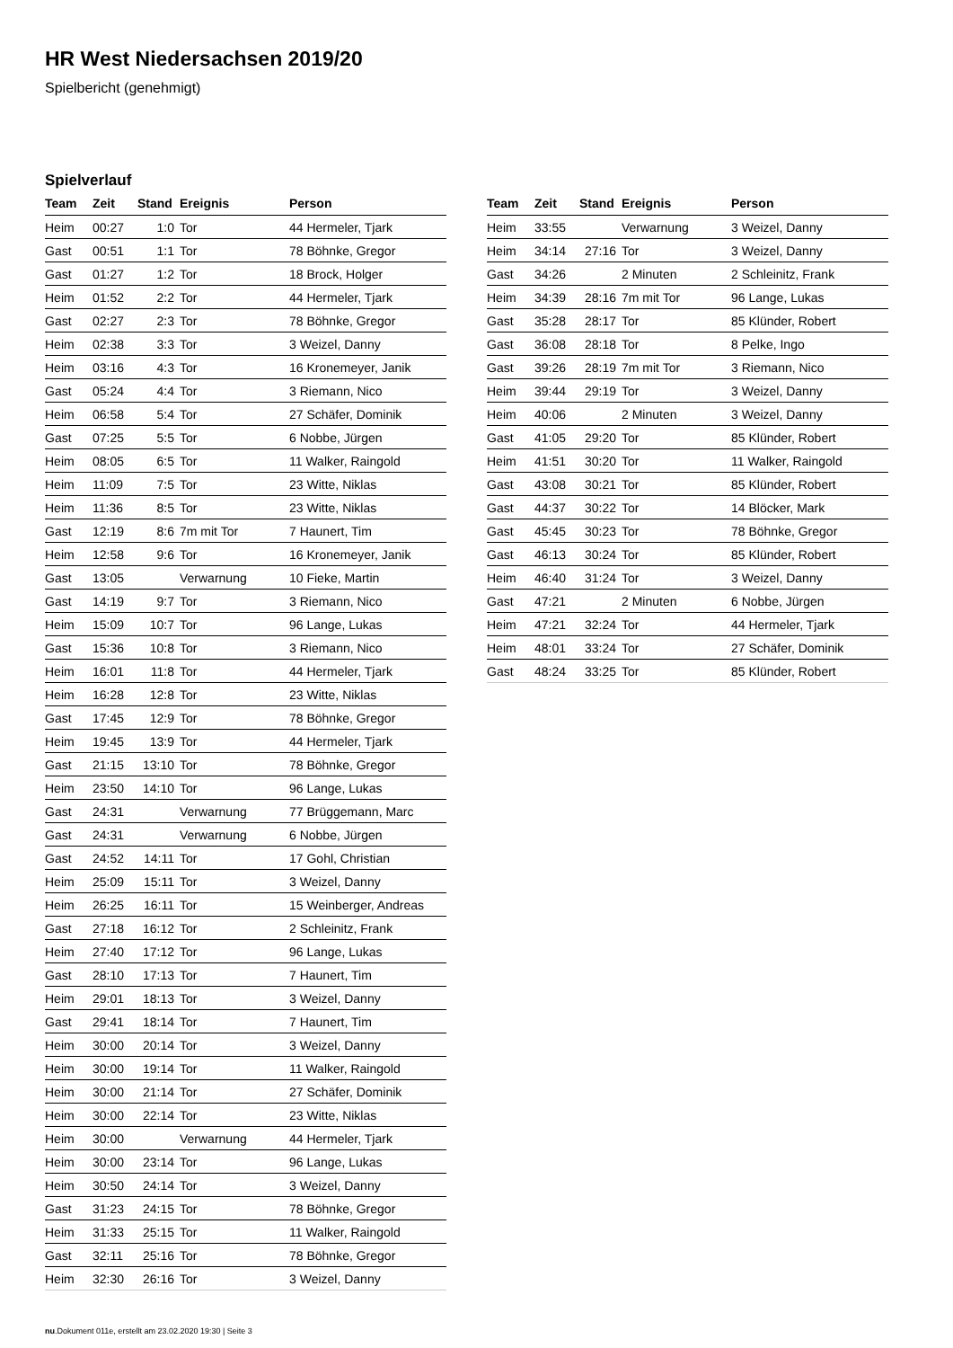HR West Niedersachsen 2019/20
Spielbericht (genehmigt)
Spielverlauf
| Team | Zeit | Stand | Ereignis | Person |
| --- | --- | --- | --- | --- |
| Heim | 00:27 | 1:0 | Tor | 44 Hermeler, Tjark |
| Gast | 00:51 | 1:1 | Tor | 78 Böhnke, Gregor |
| Gast | 01:27 | 1:2 | Tor | 18 Brock, Holger |
| Heim | 01:52 | 2:2 | Tor | 44 Hermeler, Tjark |
| Gast | 02:27 | 2:3 | Tor | 78 Böhnke, Gregor |
| Heim | 02:38 | 3:3 | Tor | 3 Weizel, Danny |
| Heim | 03:16 | 4:3 | Tor | 16 Kronemeyer, Janik |
| Gast | 05:24 | 4:4 | Tor | 3 Riemann, Nico |
| Heim | 06:58 | 5:4 | Tor | 27 Schäfer, Dominik |
| Gast | 07:25 | 5:5 | Tor | 6 Nobbe, Jürgen |
| Heim | 08:05 | 6:5 | Tor | 11 Walker, Raingold |
| Heim | 11:09 | 7:5 | Tor | 23 Witte, Niklas |
| Heim | 11:36 | 8:5 | Tor | 23 Witte, Niklas |
| Gast | 12:19 | 8:6 | 7m mit Tor | 7 Haunert, Tim |
| Heim | 12:58 | 9:6 | Tor | 16 Kronemeyer, Janik |
| Gast | 13:05 | | Verwarnung | 10 Fieke, Martin |
| Gast | 14:19 | 9:7 | Tor | 3 Riemann, Nico |
| Heim | 15:09 | 10:7 | Tor | 96 Lange, Lukas |
| Gast | 15:36 | 10:8 | Tor | 3 Riemann, Nico |
| Heim | 16:01 | 11:8 | Tor | 44 Hermeler, Tjark |
| Heim | 16:28 | 12:8 | Tor | 23 Witte, Niklas |
| Gast | 17:45 | 12:9 | Tor | 78 Böhnke, Gregor |
| Heim | 19:45 | 13:9 | Tor | 44 Hermeler, Tjark |
| Gast | 21:15 | 13:10 | Tor | 78 Böhnke, Gregor |
| Heim | 23:50 | 14:10 | Tor | 96 Lange, Lukas |
| Gast | 24:31 | | Verwarnung | 77 Brüggemann, Marc |
| Gast | 24:31 | | Verwarnung | 6 Nobbe, Jürgen |
| Gast | 24:52 | 14:11 | Tor | 17 Gohl, Christian |
| Heim | 25:09 | 15:11 | Tor | 3 Weizel, Danny |
| Heim | 26:25 | 16:11 | Tor | 15 Weinberger, Andreas |
| Gast | 27:18 | 16:12 | Tor | 2 Schleinitz, Frank |
| Heim | 27:40 | 17:12 | Tor | 96 Lange, Lukas |
| Gast | 28:10 | 17:13 | Tor | 7 Haunert, Tim |
| Heim | 29:01 | 18:13 | Tor | 3 Weizel, Danny |
| Gast | 29:41 | 18:14 | Tor | 7 Haunert, Tim |
| Heim | 30:00 | 20:14 | Tor | 3 Weizel, Danny |
| Heim | 30:00 | 19:14 | Tor | 11 Walker, Raingold |
| Heim | 30:00 | 21:14 | Tor | 27 Schäfer, Dominik |
| Heim | 30:00 | 22:14 | Tor | 23 Witte, Niklas |
| Heim | 30:00 | | Verwarnung | 44 Hermeler, Tjark |
| Heim | 30:00 | 23:14 | Tor | 96 Lange, Lukas |
| Heim | 30:50 | 24:14 | Tor | 3 Weizel, Danny |
| Gast | 31:23 | 24:15 | Tor | 78 Böhnke, Gregor |
| Heim | 31:33 | 25:15 | Tor | 11 Walker, Raingold |
| Gast | 32:11 | 25:16 | Tor | 78 Böhnke, Gregor |
| Heim | 32:30 | 26:16 | Tor | 3 Weizel, Danny |
| Team | Zeit | Stand | Ereignis | Person |
| --- | --- | --- | --- | --- |
| Heim | 33:55 | | Verwarnung | 3 Weizel, Danny |
| Heim | 34:14 | 27:16 | Tor | 3 Weizel, Danny |
| Gast | 34:26 | | 2 Minuten | 2 Schleinitz, Frank |
| Heim | 34:39 | 28:16 | 7m mit Tor | 96 Lange, Lukas |
| Gast | 35:28 | 28:17 | Tor | 85 Klünder, Robert |
| Gast | 36:08 | 28:18 | Tor | 8 Pelke, Ingo |
| Gast | 39:26 | 28:19 | 7m mit Tor | 3 Riemann, Nico |
| Heim | 39:44 | 29:19 | Tor | 3 Weizel, Danny |
| Heim | 40:06 | | 2 Minuten | 3 Weizel, Danny |
| Gast | 41:05 | 29:20 | Tor | 85 Klünder, Robert |
| Heim | 41:51 | 30:20 | Tor | 11 Walker, Raingold |
| Gast | 43:08 | 30:21 | Tor | 85 Klünder, Robert |
| Gast | 44:37 | 30:22 | Tor | 14 Blöcker, Mark |
| Gast | 45:45 | 30:23 | Tor | 78 Böhnke, Gregor |
| Gast | 46:13 | 30:24 | Tor | 85 Klünder, Robert |
| Heim | 46:40 | 31:24 | Tor | 3 Weizel, Danny |
| Gast | 47:21 | | 2 Minuten | 6 Nobbe, Jürgen |
| Heim | 47:21 | 32:24 | Tor | 44 Hermeler, Tjark |
| Heim | 48:01 | 33:24 | Tor | 27 Schäfer, Dominik |
| Gast | 48:24 | 33:25 | Tor | 85 Klünder, Robert |
nu.Dokument 011e, erstellt am 23.02.2020 19:30 | Seite 3